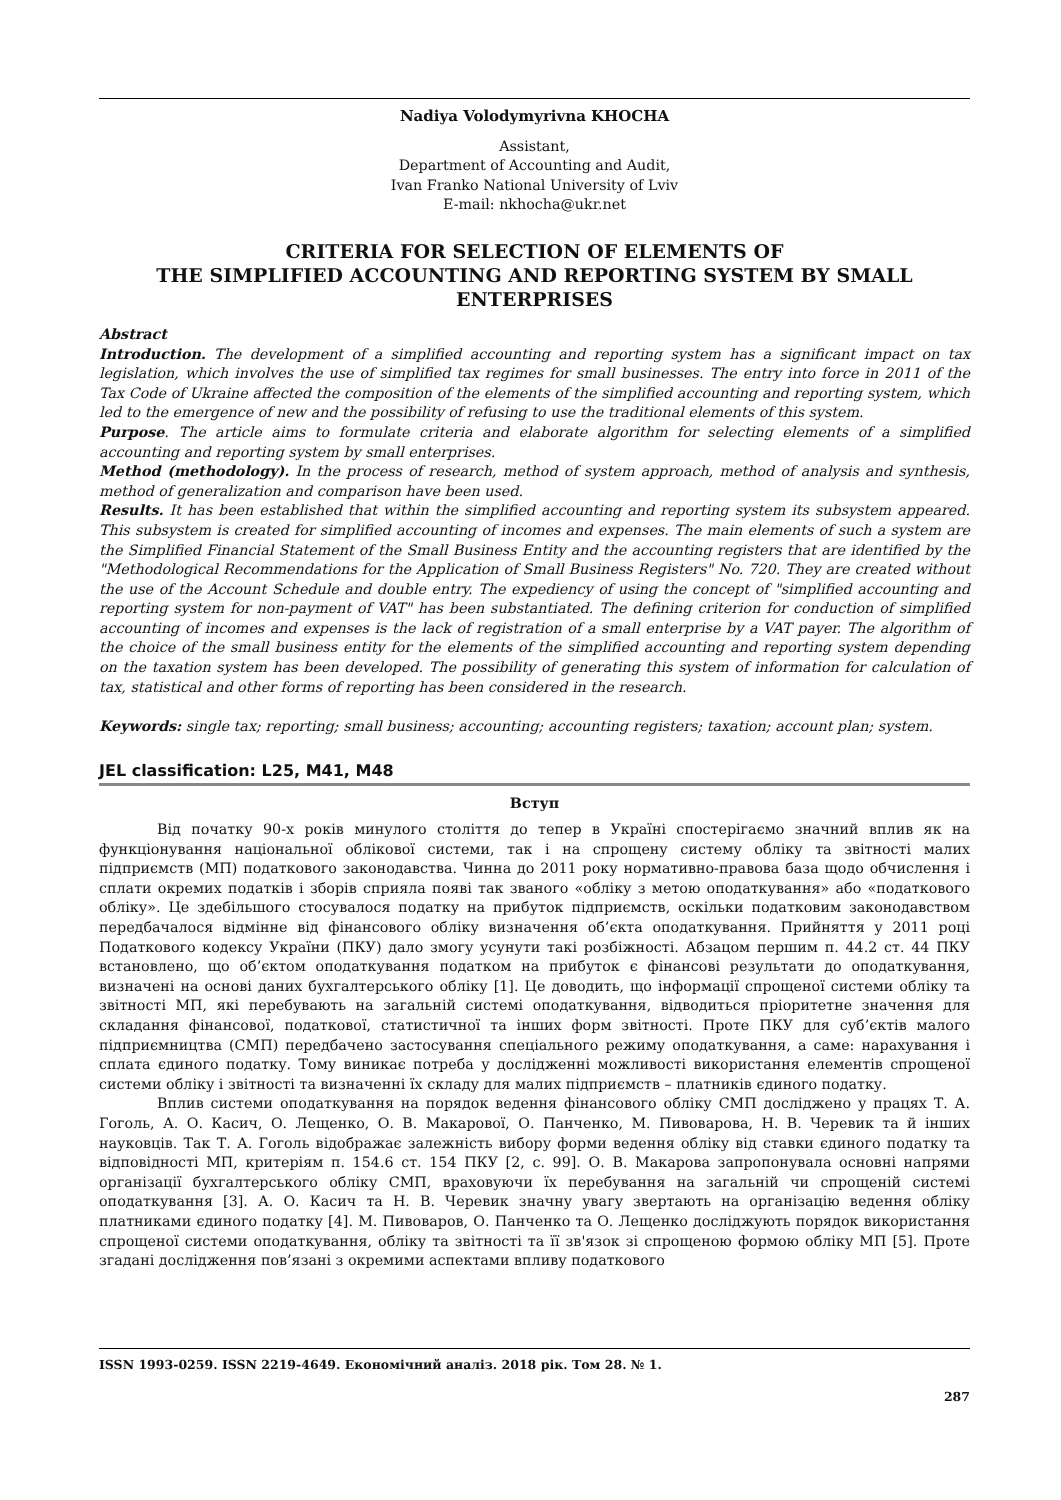Nadiya Volodymyrivna KHOCHA
Assistant,
Department of Accounting and Audit,
Ivan Franko National University of Lviv
E-mail: nkhocha@ukr.net
CRITERIA FOR SELECTION OF ELEMENTS OF
THE SIMPLIFIED ACCOUNTING AND REPORTING SYSTEM BY SMALL ENTERPRISES
Abstract
Introduction. The development of a simplified accounting and reporting system has a significant impact on tax legislation, which involves the use of simplified tax regimes for small businesses. The entry into force in 2011 of the Tax Code of Ukraine affected the composition of the elements of the simplified accounting and reporting system, which led to the emergence of new and the possibility of refusing to use the traditional elements of this system.
Purpose. The article aims to formulate criteria and elaborate algorithm for selecting elements of a simplified accounting and reporting system by small enterprises.
Method (methodology). In the process of research, method of system approach, method of analysis and synthesis, method of generalization and comparison have been used.
Results. It has been established that within the simplified accounting and reporting system its subsystem appeared. This subsystem is created for simplified accounting of incomes and expenses. The main elements of such a system are the Simplified Financial Statement of the Small Business Entity and the accounting registers that are identified by the "Methodological Recommendations for the Application of Small Business Registers" No. 720. They are created without the use of the Account Schedule and double entry. The expediency of using the concept of "simplified accounting and reporting system for non-payment of VAT" has been substantiated. The defining criterion for conduction of simplified accounting of incomes and expenses is the lack of registration of a small enterprise by a VAT payer. The algorithm of the choice of the small business entity for the elements of the simplified accounting and reporting system depending on the taxation system has been developed. The possibility of generating this system of information for calculation of tax, statistical and other forms of reporting has been considered in the research.
Keywords: single tax; reporting; small business; accounting; accounting registers; taxation; account plan; system.
JEL classification: L25, M41, M48
Вступ
Від початку 90-х років минулого століття до тепер в Україні спостерігаємо значний вплив як на функціонування національної облікової системи, так і на спрощену систему обліку та звітності малих підприємств (МП) податкового законодавства. Чинна до 2011 року нормативно-правова база щодо обчислення і сплати окремих податків і зборів сприяла появі так званого «обліку з метою оподаткування» або «податкового обліку». Це здебільшого стосувалося податку на прибуток підприємств, оскільки податковим законодавством передбачалося відмінне від фінансового обліку визначення об’єкта оподаткування. Прийняття у 2011 році Податкового кодексу України (ПКУ) дало змогу усунути такі розбіжності. Абзацом першим п. 44.2 ст. 44 ПКУ встановлено, що об’єктом оподаткування податком на прибуток є фінансові результати до оподаткування, визначені на основі даних бухгалтерського обліку [1]. Це доводить, що інформації спрощеної системи обліку та звітності МП, які перебувають на загальній системі оподаткування, відводиться пріоритетне значення для складання фінансової, податкової, статистичної та інших форм звітності. Проте ПКУ для суб’єктів малого підприємництва (СМП) передбачено застосування спеціального режиму оподаткування, а саме: нарахування і сплата єдиного податку. Тому виникає потреба у дослідженні можливості використання елементів спрощеної системи обліку і звітності та визначенні їх складу для малих підприємств – платників єдиного податку.
Вплив системи оподаткування на порядок ведення фінансового обліку СМП досліджено у працях Т. А. Гоголь, А. О. Касич, О. Лещенко, О. В. Макарової, О. Панченко, М. Пивоварова, Н. В. Черевик та й інших науковців. Так Т. А. Гоголь відображає залежність вибору форми ведення обліку від ставки єдиного податку та відповідності МП, критеріям п. 154.6 ст. 154 ПКУ [2, с. 99]. О. В. Макарова запропонувала основні напрями організації бухгалтерського обліку СМП, враховуючи їх перебування на загальній чи спрощеній системі оподаткування [3]. А. О. Касич та Н. В. Черевик значну увагу звертають на організацію ведення обліку платниками єдиного податку [4]. М. Пивоваров, О. Панченко та О. Лещенко досліджують порядок використання спрощеної системи оподаткування, обліку та звітності та її зв'язок зі спрощеною формою обліку МП [5]. Проте згадані дослідження пов’язані з окремими аспектами впливу податкового
ISSN 1993-0259. ISSN 2219-4649. Економічний аналіз. 2018 рік. Том 28. № 1.
287